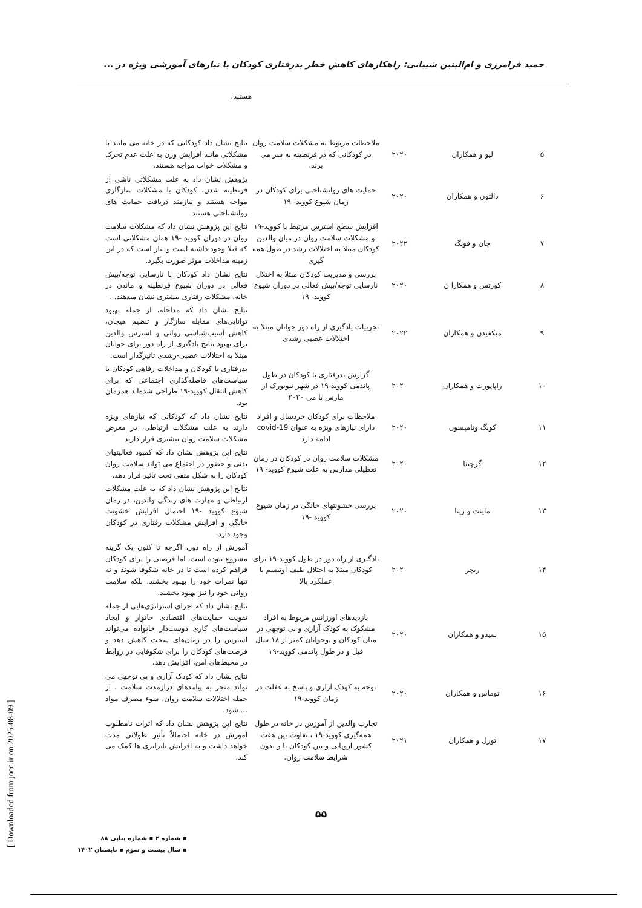حمید فرامرزی و ام‌البنین شیبانی: راهکارهای کاهش خطر بدرفتاری کودکان با نیازهای آموزشی ویژه در ...
هستند.
| ۵ | لیو و همکاران | ۲۰۲۰ | ملاحظات مربوط به مشکلات سلامت روان در کودکانی که در قرنطینه به سر می برند. | نتایج نشان داد کودکانی که در خانه می مانند با مشکلاتی مانند افزایش وزن به علت عدم تحرک و مشکلات خواب مواجه هستند. |
| ۶ | دالتون و همکاران | ۲۰۲۰ | حمایت های روانشناختی برای کودکان در زمان شیوع کووید- ۱۹ | پژوهش نشان داد به علت مشکلاتی ناشی از قرنطینه شدن، کودکان با مشکلات سازگاری مواجه هستند و نیازمند دریافت حمایت های روانشناختی هستند |
| ۷ | چان و فونگ | ۲۰۲۲ | افزایش سطح استرس مرتبط با کووید-۱۹ و مشکلات سلامت روان در میان والدین کودکان مبتلا به اختلالات رشد در طول همه گیری | نتایج این پژوهش نشان داد که مشکلات سلامت روان در دوران کووید -۱۹ همان مشکلاتی است که قبلا وجود داشته است و نیاز است که در این زمینه مداخلات موثر صورت بگیرد. |
| ۸ | کورتس و همکارا ن | ۲۰۲۰ | بررسی و مدیریت کودکان مبتلا به اختلال نارسایی توجه/بیش فعالی در دوران شیوع کووید- ۱۹ | نتایج نشان داد کودکان با نارسایی توجه/بیش فعالی در دوران شیوع قرنطینه و ماندن در خانه، مشکلات رفتاری بیشتری نشان میدهند. . |
| ۹ | میکفیدن و همکاران | ۲۰۲۲ | تجربیات یادگیری از راه دور جوانان مبتلا به اختلالات عصبی رشدی | نتایج نشان داد که مداخله، از جمله بهبود توانایی‌های مقابله سازگار و تنظیم هیجان، کاهش آسیب‌شناسی روانی و استرس والدین برای بهبود نتایج یادگیری از راه دور برای جوانان مبتلا به اختلالات عصبی-رشدی تاثیرگذار است. |
| ۱۰ | راپاپورت و همکاران | ۲۰۲۰ | گزارش بدرفتاری با کودکان در طول پاندمی کووید-۱۹ در شهر نیویورک از مارس تا می ۲۰۲۰ | بدرفتاری با کودکان و مداخلات رفاهی کودکان با سیاست‌های فاصله‌گذاری اجتماعی که برای کاهش انتقال کووید-۱۹ طراحی شده‌اند همزمان بود. |
| ۱۱ | کونگ وتامپسون | ۲۰۲۰ | ملاحظات برای کودکان خردسال و افراد دارای نیازهای ویژه به عنوان covid-19 ادامه دارد | نتایج نشان داد که کودکانی که نیازهای ویژه دارند به علت مشکلات ارتباطی، در معرض مشکلات سلامت روان بیشتری قرار دارند |
| ۱۲ | گرچینا | ۲۰۲۰ | مشکلات سلامت روان در کودکان در زمان تعطیلی مدارس به علت شیوع کووید- ۱۹ | نتایج این پژوهش نشان داد که کمبود فعالیتهای بدنی و حضور در اجتماع می تواند سلامت روان کودکان را به شکل منفی تحت تاثیر قرار دهد. |
| ۱۳ | ماینت و زینا | ۲۰۲۰ | بررسی خشونتهای خانگی در زمان شیوع کووید -۱۹ | نتایج این پژوهش نشان داد که به علت مشکلات ارتباطی و مهارت های زندگی والدین، در زمان شیوع کووید -۱۹ احتمال افزایش خشونت خانگی و افزایش مشکلات رفتاری در کودکان وجود دارد. |
| ۱۴ | ریچر | ۲۰۲۰ | یادگیری از راه دور در طول کووید-۱۹ برای کودکان مبتلا به اختلال طیف اوتیسم با عملکرد بالا | آموزش از راه دور، اگرچه تا کنون یک گزینه مشروع نبوده است، اما فرصتی را برای کودکان فراهم کرده است تا در خانه شکوفا شوند و نه تنها نمرات خود را بهبود بخشند، بلکه سلامت روانی خود را نیز بهبود بخشند. |
| ۱۵ | سیدو و همکاران | ۲۰۲۰ | بازدیدهای اورژانس مربوط به افراد مشکوک به کودک آزاری و بی توجهی در میان کودکان و نوجوانان کمتر از ۱۸ سال قبل و در طول پاندمی کووید-۱۹ | نتایج نشان داد که اجرای استراتژی‌هایی از جمله تقویت حمایت‌های اقتصادی خانوار و ایجاد سیاست‌های کاری دوست‌دار خانواده می‌تواند استرس را در زمان‌های سخت کاهش دهد و فرصت‌های کودکان را برای شکوفایی در روابط در محیط‌های امن، افزایش دهد. |
| ۱۶ | توماس و همکاران | ۲۰۲۰ | توجه به کودک آزاری و پاسخ به غفلت در زمان کووید-۱۹ | نتایج نشان داد که کودک آزاری و بی توجهی می تواند منجر به پیامدهای درازمدت سلامت ، از جمله اختلالات سلامت روان، سوء مصرف مواد ... شود. |
| ۱۷ | تورل و همکاران | ۲۰۲۱ | تجارب والدین از آموزش در خانه در طول همه‌گیری کووید-۱۹ ، تفاوت بین هفت کشور اروپایی و بین کودکان با و بدون شرایط سلامت روان. | نتایج این پژوهش نشان داد که اثرات نامطلوب آموزش در خانه احتمالاً تأثیر طولانی مدت خواهد داشت و به افزایش نابرابری ها کمک می کند. |
۵۵
▪ شماره ۲ ▪ شماره پیاپی ۸۸
▪ سال بیست و سوم ▪ تابستان ۱۴۰۲
[ Downloaded from joec.ir on 2025-08-09 ]